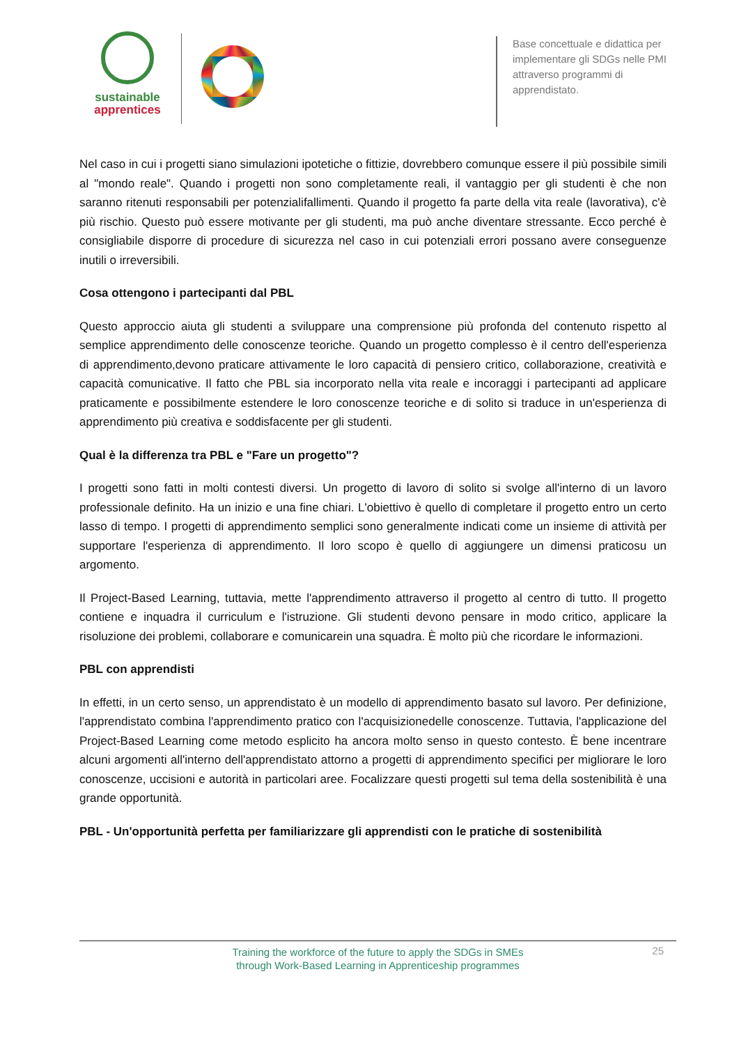sustainable
apprentices
Base concettuale e didattica per implementare gli SDGs nelle PMI attraverso programmi di apprendistato.
Nel caso in cui i progetti siano simulazioni ipotetiche o fittizie, dovrebbero comunque essere il più possibile simili al "mondo reale". Quando i progetti non sono completamente reali, il vantaggio per gli studenti è che non saranno ritenuti responsabili per potenzialifallimenti. Quando il progetto fa parte della vita reale (lavorativa), c'è più rischio. Questo può essere motivante per gli studenti, ma può anche diventare stressante. Ecco perché è consigliabile disporre di procedure di sicurezza nel caso in cui potenziali errori possano avere conseguenze inutili o irreversibili.
Cosa ottengono i partecipanti dal PBL
Questo approccio aiuta gli studenti a sviluppare una comprensione più profonda del contenuto rispetto al semplice apprendimento delle conoscenze teoriche. Quando un progetto complesso è il centro dell'esperienza di apprendimento,devono praticare attivamente le loro capacità di pensiero critico, collaborazione, creatività e capacità comunicative. Il fatto che PBL sia incorporato nella vita reale e incoraggi i partecipanti ad applicare praticamente e possibilmente estendere le loro conoscenze teoriche e di solito si traduce in un'esperienza di apprendimento più creativa e soddisfacente per gli studenti.
Qual è la differenza tra PBL e "Fare un progetto"?
I progetti sono fatti in molti contesti diversi. Un progetto di lavoro di solito si svolge all'interno di un lavoro professionale definito. Ha un inizio e una fine chiari. L'obiettivo è quello di completare il progetto entro un certo lasso di tempo. I progetti di apprendimento semplici sono generalmente indicati come un insieme di attività per supportare l'esperienza di apprendimento. Il loro scopo è quello di aggiungere un dimensi praticosu un argomento.
Il Project-Based Learning, tuttavia, mette l'apprendimento attraverso il progetto al centro di tutto. Il progetto contiene e inquadra il curriculum e l'istruzione. Gli studenti devono pensare in modo critico, applicare la risoluzione dei problemi, collaborare e comunicarein una squadra. È molto più che ricordare le informazioni.
PBL con apprendisti
In effetti, in un certo senso, un apprendistato è un modello di apprendimento basato sul lavoro. Per definizione, l'apprendistato combina l'apprendimento pratico con l'acquisizionedelle conoscenze. Tuttavia, l'applicazione del Project-Based Learning come metodo esplicito ha ancora molto senso in questo contesto. È bene incentrare alcuni argomenti all'interno dell'apprendistato attorno a progetti di apprendimento specifici per migliorare le loro conoscenze, uccisioni e autorità in particolari aree. Focalizzare questi progetti sul tema della sostenibilità è una grande opportunità.
PBL - Un'opportunità perfetta per familiarizzare gli apprendisti con le pratiche di sostenibilità
Training the workforce of the future to apply the SDGs in SMEs
through Work-Based Learning in Apprenticeship programmes
25